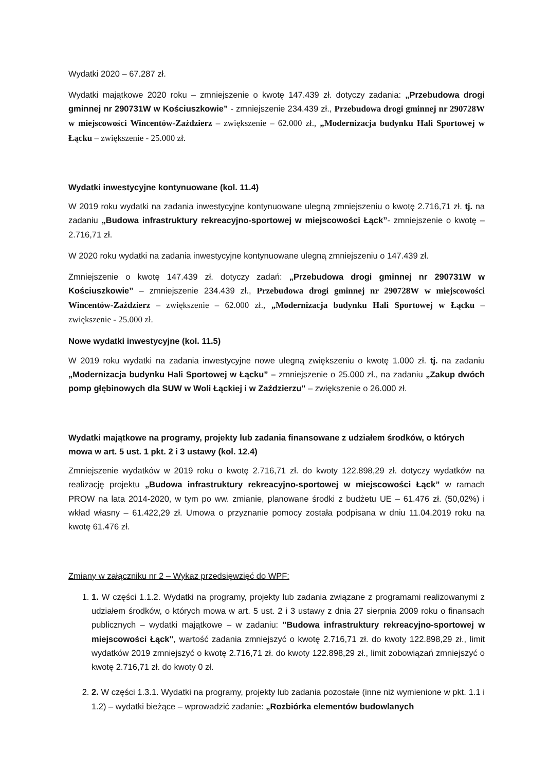Wydatki 2020 – 67.287 zł.
Wydatki majątkowe 2020 roku – zmniejszenie o kwotę 147.439 zł. dotyczy zadania: „Przebudowa drogi gminnej nr 290731W w Kościuszkowie” - zmniejszenie 234.439 zł., Przebudowa drogi gminnej nr 290728W w miejscowości Wincentów-Zaździerz – zwiększenie – 62.000 zł., „Modernizacja budynku Hali Sportowej w Łącku – zwiększenie - 25.000 zł.
Wydatki inwestycyjne kontynuowane (kol. 11.4)
W 2019 roku wydatki na zadania inwestycyjne kontynuowane ulegną zmniejszeniu o kwotę 2.716,71 zł. tj. na zadaniu „Budowa infrastruktury rekreacyjno-sportowej w miejscowości Łąck”- zmniejszenie o kwotę – 2.716,71 zł.
W 2020 roku wydatki na zadania inwestycyjne kontynuowane ulegną zmniejszeniu o 147.439 zł.
Zmniejszenie o kwotę 147.439 zł. dotyczy zadań: „Przebudowa drogi gminnej nr 290731W w Kościuszkowie” – zmniejszenie 234.439 zł., Przebudowa drogi gminnej nr 290728W w miejscowości Wincentów-Zaździerz – zwiększenie – 62.000 zł., „Modernizacja budynku Hali Sportowej w Łącku – zwiększenie - 25.000 zł.
Nowe wydatki inwestycyjne (kol. 11.5)
W 2019 roku wydatki na zadania inwestycyjne nowe ulegną zwiększeniu o kwotę 1.000 zł. tj. na zadaniu „Modernizacja budynku Hali Sportowej w Łącku” – zmniejszenie o 25.000 zł., na zadaniu „Zakup dwóch pomp głębinowych dla SUW w Woli Łąckiej i w Zaździerzu" – zwiększenie o 26.000 zł.
Wydatki majątkowe na programy, projekty lub zadania finansowane z udziałem środków, o których mowa w art. 5 ust. 1 pkt. 2 i 3 ustawy (kol. 12.4)
Zmniejszenie wydatków w 2019 roku o kwotę 2.716,71 zł. do kwoty 122.898,29 zł. dotyczy wydatków na realizację projektu „Budowa infrastruktury rekreacyjno-sportowej w miejscowości Łąck” w ramach PROW na lata 2014-2020, w tym po ww. zmianie, planowane środki z budżetu UE – 61.476 zł. (50,02%) i wkład własny – 61.422,29 zł. Umowa o przyznanie pomocy została podpisana w dniu 11.04.2019 roku na kwotę 61.476 zł.
Zmiany w załączniku nr 2 – Wykaz przedsięwzięć do WPF:
1. 1. W części 1.1.2. Wydatki na programy, projekty lub zadania związane z programami realizowanymi z udziałem środków, o których mowa w art. 5 ust. 2 i 3 ustawy z dnia 27 sierpnia 2009 roku o finansach publicznych – wydatki majątkowe – w zadaniu: "Budowa infrastruktury rekreacyjno-sportowej w miejscowości Łąck", wartość zadania zmniejszyć o kwotę 2.716,71 zł. do kwoty 122.898,29 zł., limit wydatków 2019 zmniejszyć o kwotę 2.716,71 zł. do kwoty 122.898,29 zł., limit zobowiązań zmniejszyć o kwotę 2.716,71 zł. do kwoty 0 zł.
2. 2. W części 1.3.1. Wydatki na programy, projekty lub zadania pozostałe (inne niż wymienione w pkt. 1.1 i 1.2) – wydatki bieżące – wprowadzić zadanie: „Rozbiórka elementów budowlanych